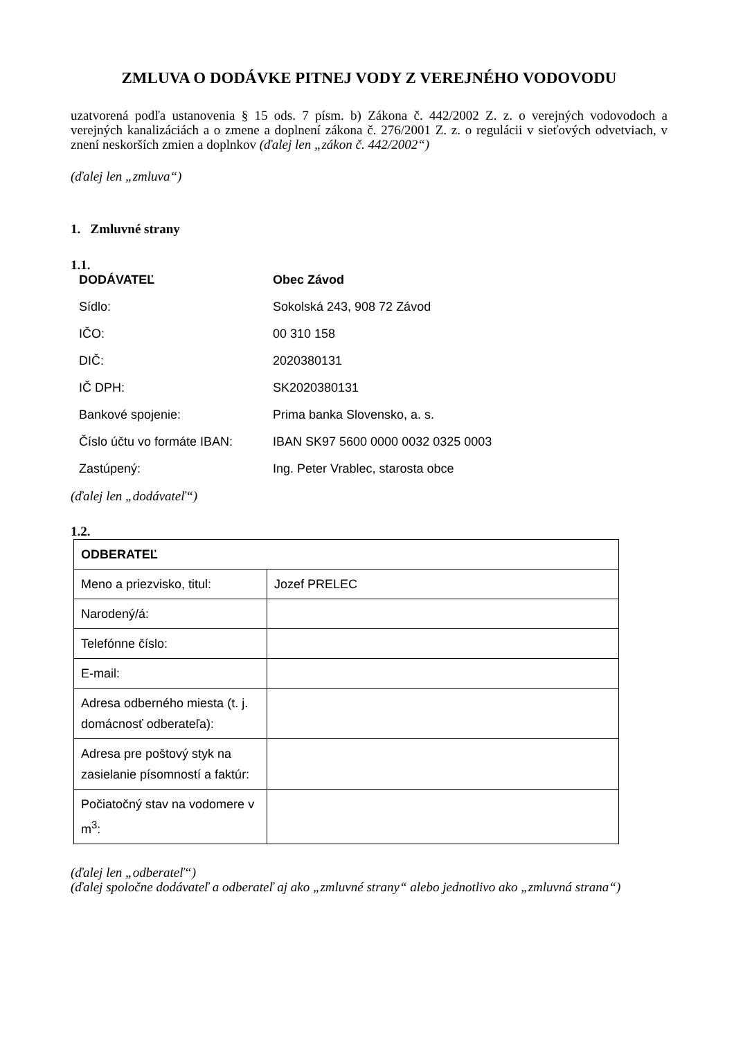ZMLUVA O DODÁVKE PITNEJ VODY Z VEREJNÉHO VODOVODU
uzatvorená podľa ustanovenia § 15 ods. 7 písm. b) Zákona č. 442/2002 Z. z. o verejných vodovodoch a verejných kanalizáciách a o zmene a doplnení zákona č. 276/2001 Z. z. o regulácii v sieťových odvetviach, v znení neskorších zmien a doplnkov (ďalej len „zákon č. 442/2002“)
(ďalej len „zmluva“)
1. Zmluvné strany
1.1.
| DODÁVATEĽ | Obec Závod |
| Sídlo: | Sokolská 243, 908 72 Závod |
| IČO: | 00 310 158 |
| DIČ: | 2020380131 |
| IČ DPH: | SK2020380131 |
| Bankové spojenie: | Prima banka Slovensko, a. s. |
| Číslo účtu vo formáte IBAN: | IBAN SK97 5600 0000 0032 0325 0003 |
| Zastúpený: | Ing. Peter Vrablec, starosta obce |
(ďalej len „dodávateľ“)
1.2.
| ODBERATEĽ | |
| Meno a priezvisko, titul: | Jozef PRELEC |
| Narodený/á: | |
| Telefónne číslo: | |
| E-mail: | |
| Adresa odberného miesta (t. j. domácnosť odberateľa): | |
| Adresa pre poštový styk na zasielanie písomností a faktúr: | |
| Počiatočný stav na vodomere v m<sup>3</sup>: | |
(ďalej len „odberateľ“)
(ďalej spoločne dodávateľ a odberateľ aj ako „zmluvné strany“ alebo jednotlivo ako „zmluvná strana“)